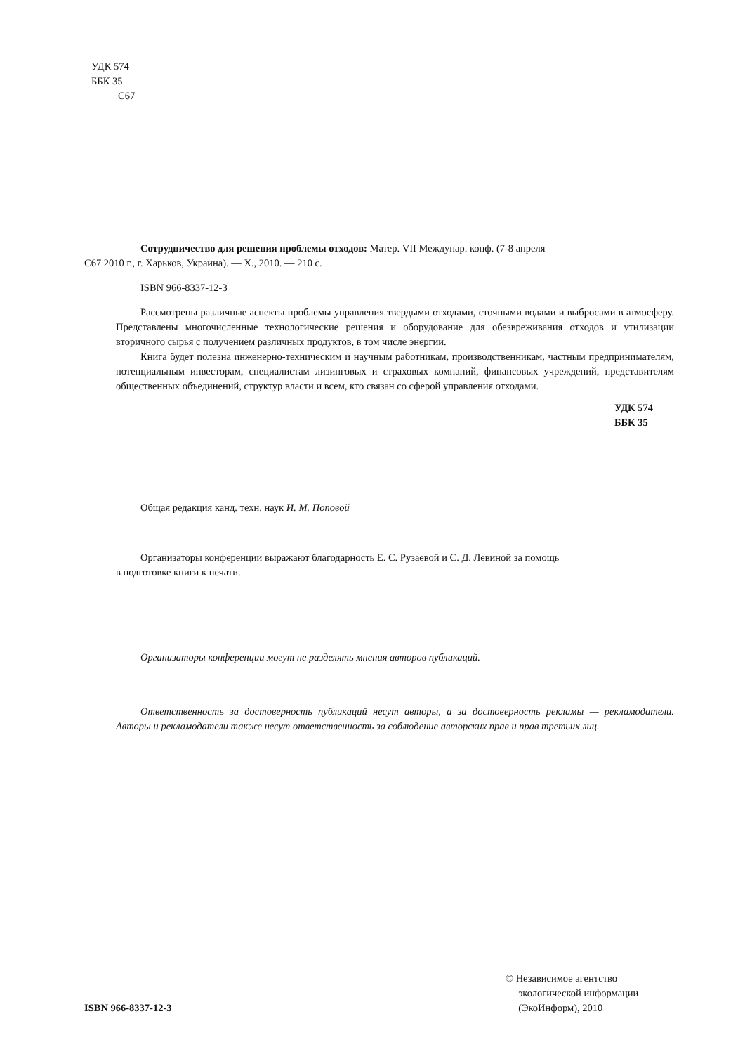УДК 574
ББК 35
С67
Сотрудничество для решения проблемы отходов: Матер. VII Междунар. конф. (7-8 апреля
С67 2010 г., г. Харьков, Украина). — Х., 2010. — 210 с.
ISBN 966-8337-12-3
Рассмотрены различные аспекты проблемы управления твердыми отходами, сточными водами и выбросами в атмосферу. Представлены многочисленные технологические решения и оборудование для обезвреживания отходов и утилизации вторичного сырья с получением различных продуктов, в том числе энергии.
Книга будет полезна инженерно-техническим и научным работникам, производственникам, частным предпринимателям, потенциальным инвесторам, специалистам лизинговых и страховых компаний, финансовых учреждений, представителям общественных объединений, структур власти и всем, кто связан со сферой управления отходами.
УДК 574
ББК 35
Общая редакция канд. техн. наук И. М. Поповой
Организаторы конференции выражают благодарность Е. С. Рузаевой и С. Д. Левиной за помощь
в подготовке книги к печати.
Организаторы конференции могут не разделять мнения авторов публикаций.
Ответственность за достоверность публикаций несут авторы, а за достоверность рекламы — рекламодатели. Авторы и рекламодатели также несут ответственность за соблюдение авторских прав и прав третьих лиц.
ISBN 966-8337-12-3 © Независимое агентство
экологической информации
(ЭкоИнформ), 2010